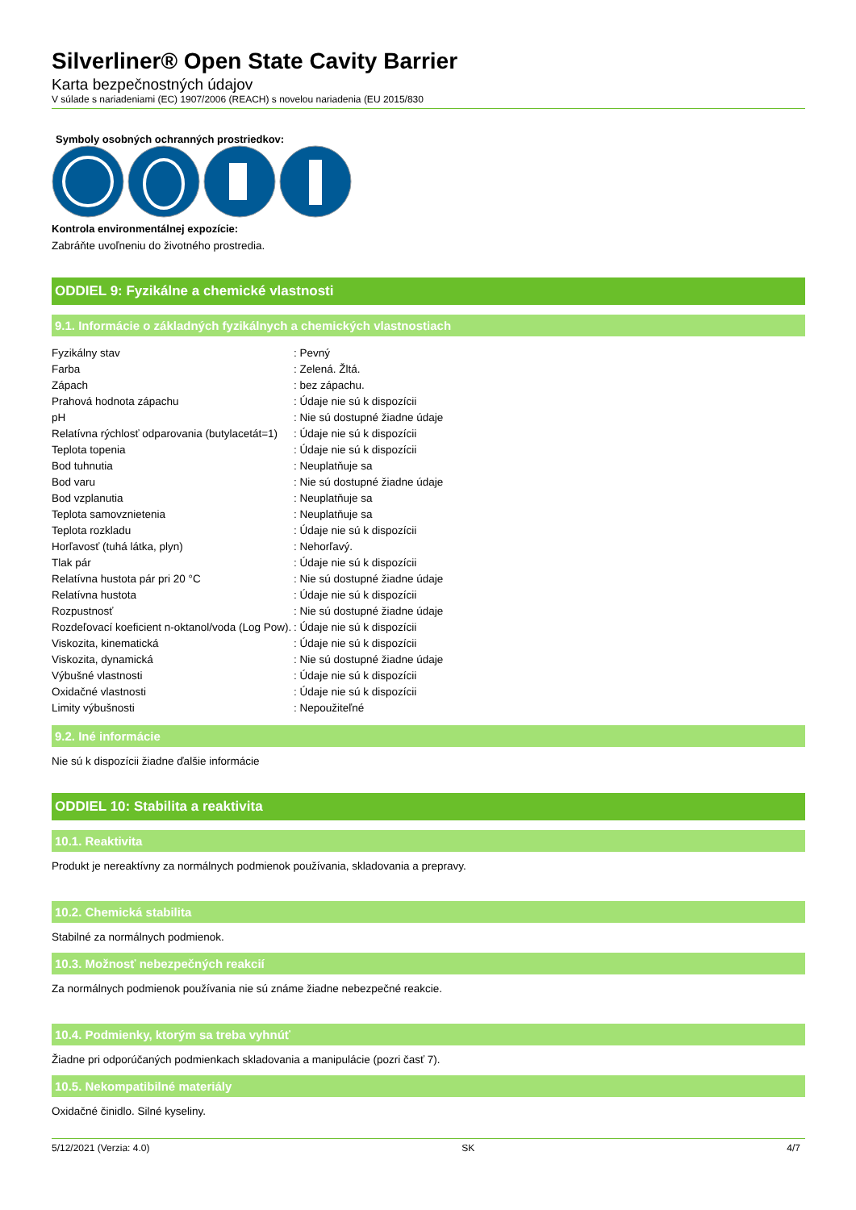Silverliner® Open State Cavity Barrier
Karta bezpečnostných údajov
V súlade s nariadeniami (EC) 1907/2006 (REACH) s novelou nariadenia (EU 2015/830
Symboly osobných ochranných prostriedkov:
Kontrola environmentálnej expozície:
Zabráňte uvoľneniu do životného prostredia.
ODDIEL 9: Fyzikálne a chemické vlastnosti
9.1. Informácie o základných fyzikálnych a chemických vlastnostiach
| Fyzikálny stav | : Pevný |
| Farba | : Zelená. Žltá. |
| Zápach | : bez zápachu. |
| Prahová hodnota zápachu | : Údaje nie sú k dispozícii |
| pH | : Nie sú dostupné žiadne údaje |
| Relatívna rýchlosť odparovania (butylacetát=1) | : Údaje nie sú k dispozícii |
| Teplota topenia | : Údaje nie sú k dispozícii |
| Bod tuhnutia | : Neuplatňuje sa |
| Bod varu | : Nie sú dostupné žiadne údaje |
| Bod vzplanutia | : Neuplatňuje sa |
| Teplota samovznietenia | : Neuplatňuje sa |
| Teplota rozkladu | : Údaje nie sú k dispozícii |
| Horľavosť (tuhá látka, plyn) | : Nehorľavý. |
| Tlak pár | : Údaje nie sú k dispozícii |
| Relatívna hustota pár pri 20 °C | : Nie sú dostupné žiadne údaje |
| Relatívna hustota | : Údaje nie sú k dispozícii |
| Rozpustnosť | : Nie sú dostupné žiadne údaje |
| Rozdeľovací koeficient n-oktanol/voda (Log Pow). | : Údaje nie sú k dispozícii |
| Viskozita, kinematická | : Údaje nie sú k dispozícii |
| Viskozita, dynamická | : Nie sú dostupné žiadne údaje |
| Výbušné vlastnosti | : Údaje nie sú k dispozícii |
| Oxidačné vlastnosti | : Údaje nie sú k dispozícii |
| Limity výbušnosti | : Nepoužiteľné |
9.2. Iné informácie
Nie sú k dispozícii žiadne ďalšie informácie
ODDIEL 10: Stabilita a reaktivita
10.1. Reaktivita
Produkt je nereaktívny za normálnych podmienok používania, skladovania a prepravy.
10.2. Chemická stabilita
Stabilné za normálnych podmienok.
10.3. Možnosť nebezpečných reakcií
Za normálnych podmienok používania nie sú známe žiadne nebezpečné reakcie.
10.4. Podmienky, ktorým sa treba vyhnúť
Žiadne pri odporúčaných podmienkach skladovania a manipulácie (pozri časť 7).
10.5. Nekompatibilné materiály
Oxidačné činidlo. Silné kyseliny.
5/12/2021 (Verzia: 4.0) SK 4/7